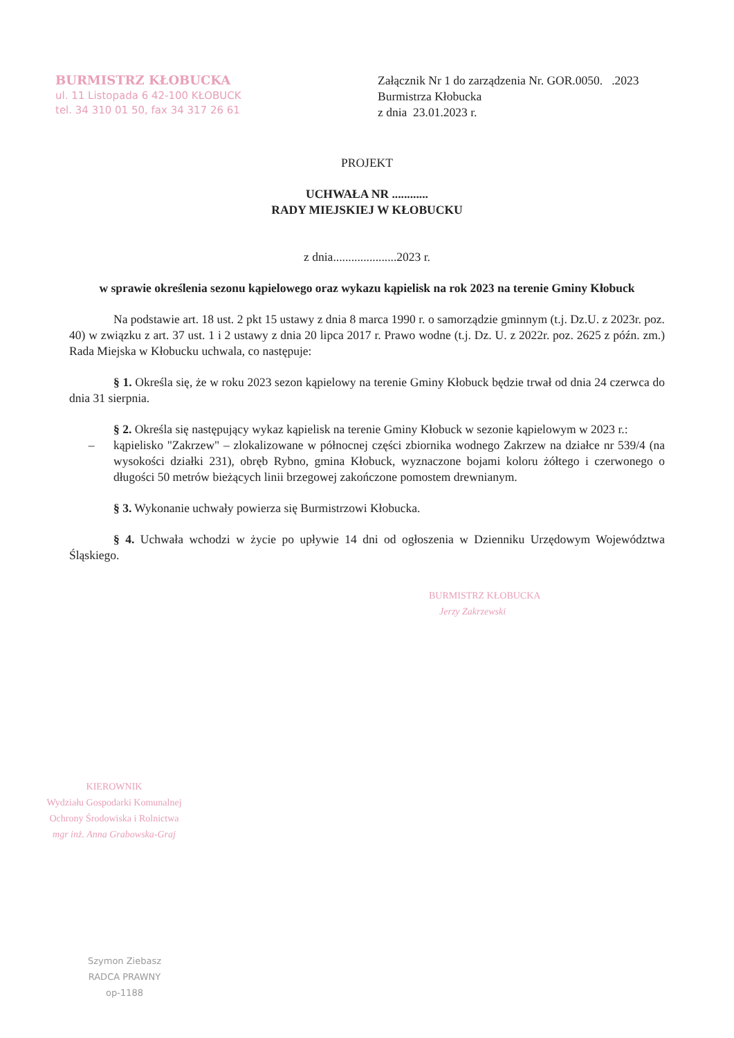BURMISTRZ KŁOBUCKA
ul. 11 Listopada 6 42-100 KŁOBUCK
tel. 34 310 01 50, fax 34 317 26 61
Załącznik Nr 1 do zarządzenia Nr. GOR.0050. .2023
Burmistrza Kłobucka
z dnia 23.01.2023 r.
PROJEKT
UCHWAŁA NR ............
RADY MIEJSKIEJ W KŁOBUCKU
z dnia.....................2023 r.
w sprawie określenia sezonu kąpielowego oraz wykazu kąpielisk na rok 2023 na terenie Gminy Kłobuck
Na podstawie art. 18 ust. 2 pkt 15 ustawy z dnia 8 marca 1990 r. o samorządzie gminnym (t.j. Dz.U. z 2023r. poz. 40) w związku z art. 37 ust. 1 i 2 ustawy z dnia 20 lipca 2017 r. Prawo wodne (t.j. Dz. U. z 2022r. poz. 2625 z późn. zm.) Rada Miejska w Kłobucku uchwala, co następuje:
§ 1. Określa się, że w roku 2023 sezon kąpielowy na terenie Gminy Kłobuck będzie trwał od dnia 24 czerwca do dnia 31 sierpnia.
§ 2. Określa się następujący wykaz kąpielisk na terenie Gminy Kłobuck w sezonie kąpielowym w 2023 r.:
– kąpielisko "Zakrzew" – zlokalizowane w północnej części zbiornika wodnego Zakrzew na działce nr 539/4 (na wysokości działki 231), obręb Rybno, gmina Kłobuck, wyznaczone bojami koloru żółtego i czerwonego o długości 50 metrów bieżących linii brzegowej zakończone pomostem drewnianym.
§ 3. Wykonanie uchwały powierza się Burmistrzowi Kłobucka.
§ 4. Uchwała wchodzi w życie po upływie 14 dni od ogłoszenia w Dzienniku Urzędowym Województwa Śląskiego.
BURMISTRZ KŁOBUCKA
Jerzy Zakrzewski
KIEROWNIK
Wydziału Gospodarki Komunalnej Ochrony Środowiska i Rolnictwa
mgr inż. Anna Grabowska-Graj
Szymon Ziebasz
RADCA PRAWNY
op-1188